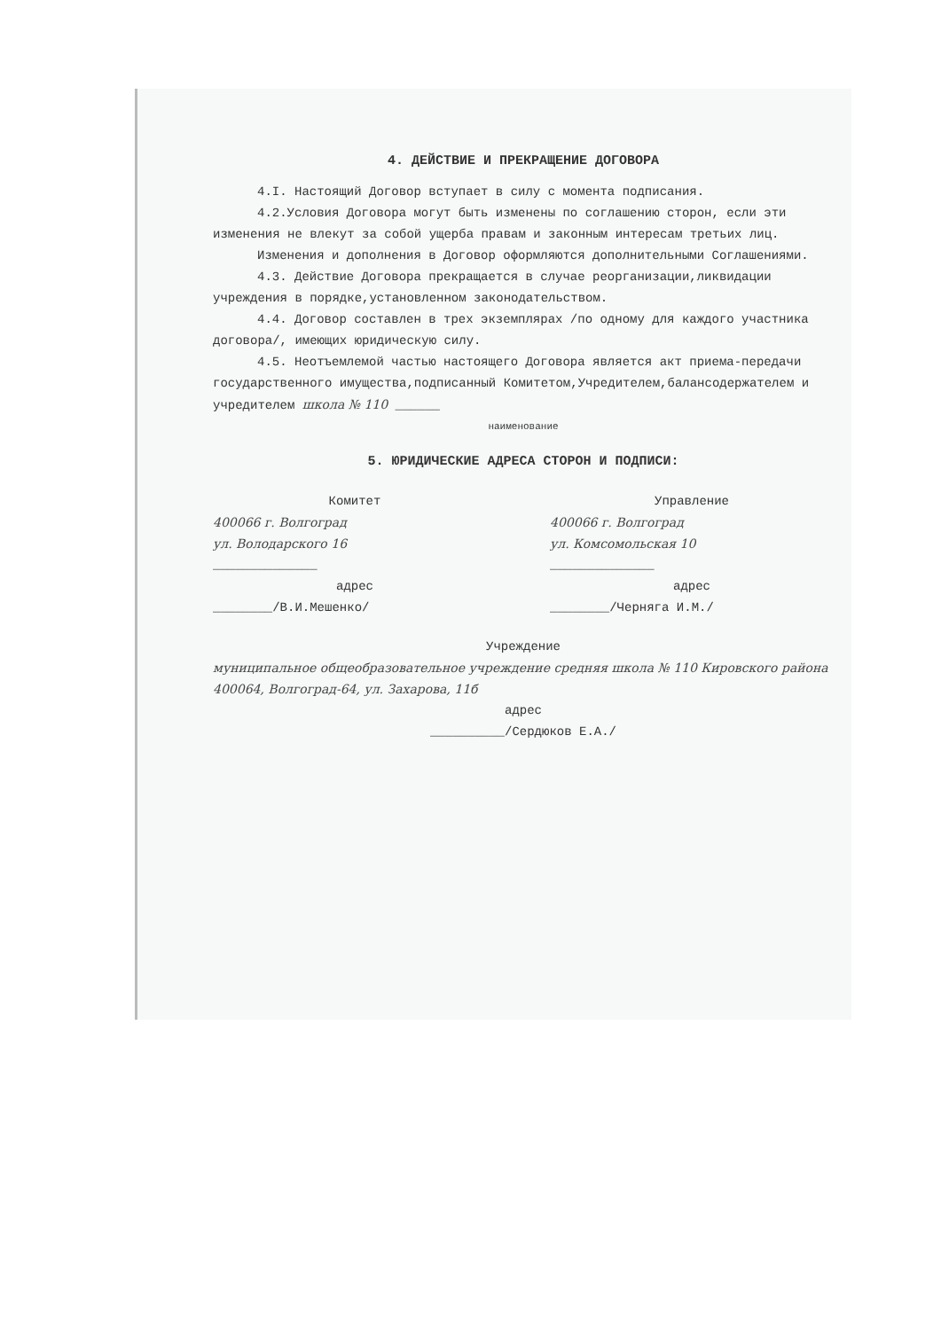4. ДЕЙСТВИЕ И ПРЕКРАЩЕНИЕ ДОГОВОРА
4.I. Настоящий Договор вступает в силу с момента подписания.
4.2.Условия Договора могут быть изменены по соглашению сторон, если эти изменения не влекут за собой ущерба правам и законным интересам третьих лиц.
Изменения и дополнения в Договор оформляются дополнительными Соглашениями.
4.3. Действие Договора прекращается в случае реорганизации,ликвидации учреждения в порядке,установленном законодательством.
4.4. Договор составлен в трех экземплярах /по одному для каждого участника договора/, имеющих юридическую силу.
4.5. Неотъемлемой частью настоящего Договора является акт приема-передачи государственного имущества,подписанный Комитетом,Учредителем,балансодержателем и учредителем школа № 110 ______
наименование
5. ЮРИДИЧЕСКИЕ АДРЕСА СТОРОН И ПОДПИСИ:
Комитет
400066 г. Волгоград
ул. Володарского 16
______________
адрес
________/В.И.Мешенко/
Управление
400066 г. Волгоград
ул. Комсомольская 10
______________
адрес
________/Черняга И.М./
Учреждение
муниципальное общеобразовательное учреждение средняя школа № 110 Кировского района
400064, Волгоград-64, ул. Захарова, 11б
адрес
__________/Сердюков Е.А./